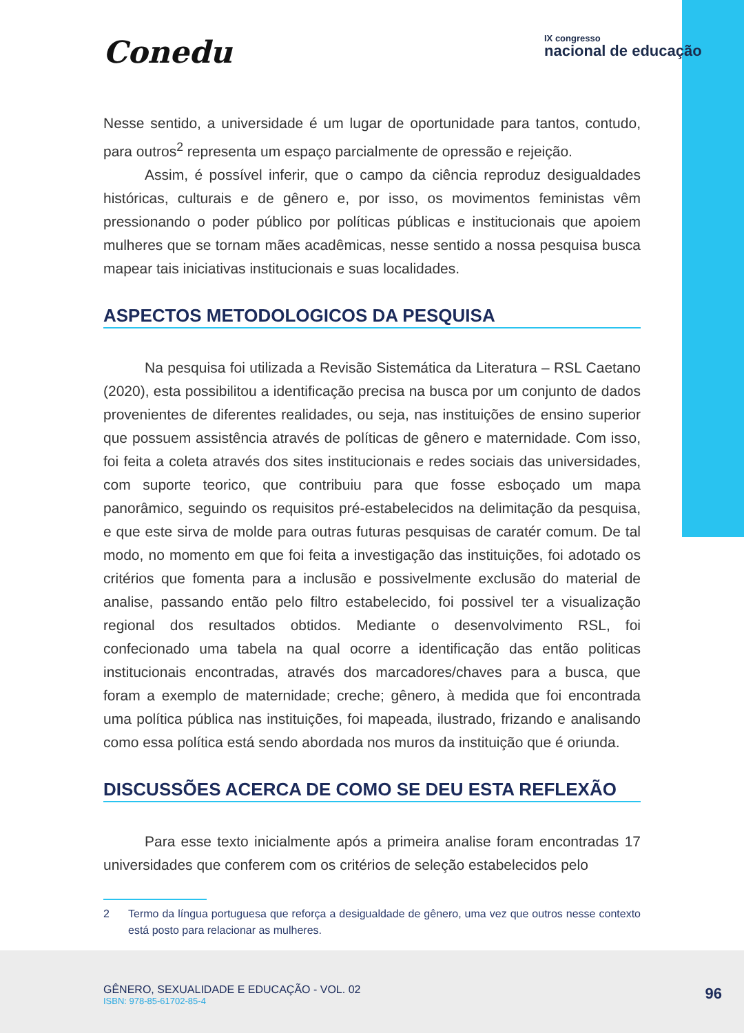Conedu
IX congresso
nacional de educação
Nesse sentido, a universidade é um lugar de oportunidade para tantos, contudo, para outros<sup>2</sup> representa um espaço parcialmente de opressão e rejeição.
Assim, é possível inferir, que o campo da ciência reproduz desigualdades históricas, culturais e de gênero e, por isso, os movimentos feministas vêm pressionando o poder público por políticas públicas e institucionais que apoiem mulheres que se tornam mães acadêmicas, nesse sentido a nossa pesquisa busca mapear tais iniciativas institucionais e suas localidades.
ASPECTOS METODOLOGICOS DA PESQUISA
Na pesquisa foi utilizada a Revisão Sistemática da Literatura – RSL Caetano (2020), esta possibilitou a identificação precisa na busca por um conjunto de dados provenientes de diferentes realidades, ou seja, nas instituições de ensino superior que possuem assistência através de políticas de gênero e maternidade. Com isso, foi feita a coleta através dos sites institucionais e redes sociais das universidades, com suporte teorico, que contribuiu para que fosse esboçado um mapa panorâmico, seguindo os requisitos pré-estabelecidos na delimitação da pesquisa, e que este sirva de molde para outras futuras pesquisas de caratér comum. De tal modo, no momento em que foi feita a investigação das instituições, foi adotado os critérios que fomenta para a inclusão e possivelmente exclusão do material de analise, passando então pelo filtro estabelecido, foi possivel ter a visualização regional dos resultados obtidos. Mediante o desenvolvimento RSL, foi confecionado uma tabela na qual ocorre a identificação das então politicas institucionais encontradas, através dos marcadores/chaves para a busca, que foram a exemplo de maternidade; creche; gênero, à medida que foi encontrada uma política pública nas instituições, foi mapeada, ilustrado, frizando e analisando como essa política está sendo abordada nos muros da instituição que é oriunda.
DISCUSSÕES ACERCA DE COMO SE DEU ESTA REFLEXÃO
Para esse texto inicialmente após a primeira analise foram encontradas 17 universidades que conferem com os critérios de seleção estabelecidos pelo
2 Termo da língua portuguesa que reforça a desigualdade de gênero, uma vez que outros nesse contexto está posto para relacionar as mulheres.
GÊNERO, SEXUALIDADE E EDUCAÇÃO - VOL. 02
ISBN: 978-85-61702-85-4
96